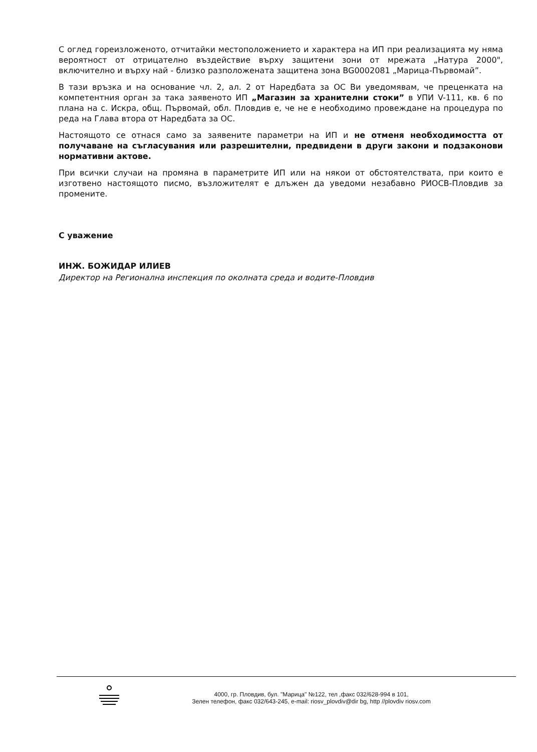С оглед гореизложеното, отчитайки местоположението и характера на ИП при реализацията му няма вероятност от отрицателно въздействие върху защитени зони от мрежата „Натура 2000", включително и върху най - близко разположената защитена зона BG0002081 „Марица-Първомай”.
В тази връзка и на основание чл. 2, ал. 2 от Наредбата за ОС Ви уведомявам, че преценката на компетентния орган за така заявеното ИП „Магазин за хранителни стоки” в УПИ V-111, кв. 6 по плана на с. Искра, общ. Първомай, обл. Пловдив е, че не е необходимо провеждане на процедура по реда на Глава втора от Наредбата за ОС.
Настоящото се отнася само за заявените параметри на ИП и не отменя необходимостта от получаване на съгласувания или разрешителни, предвидени в други закони и подзаконови нормативни актове.
При всички случаи на промяна в параметрите ИП или на някои от обстоятелствата, при които е изготвено настоящото писмо, възложителят е длъжен да уведоми незабавно РИОСВ-Пловдив за промените.
С уважение
ИНЖ. БОЖИДАР ИЛИЕВ
Директор на Регионална инспекция по околната среда и водите-Пловдив
4000, гр. Пловдив, бул. "Марица" №122, тел ,факс 032/628-994 в 101,
Зелен телефон, факс 032/643-245, e-mail: riosv_plovdiv@dir bg, http //plovdiv riosv.com